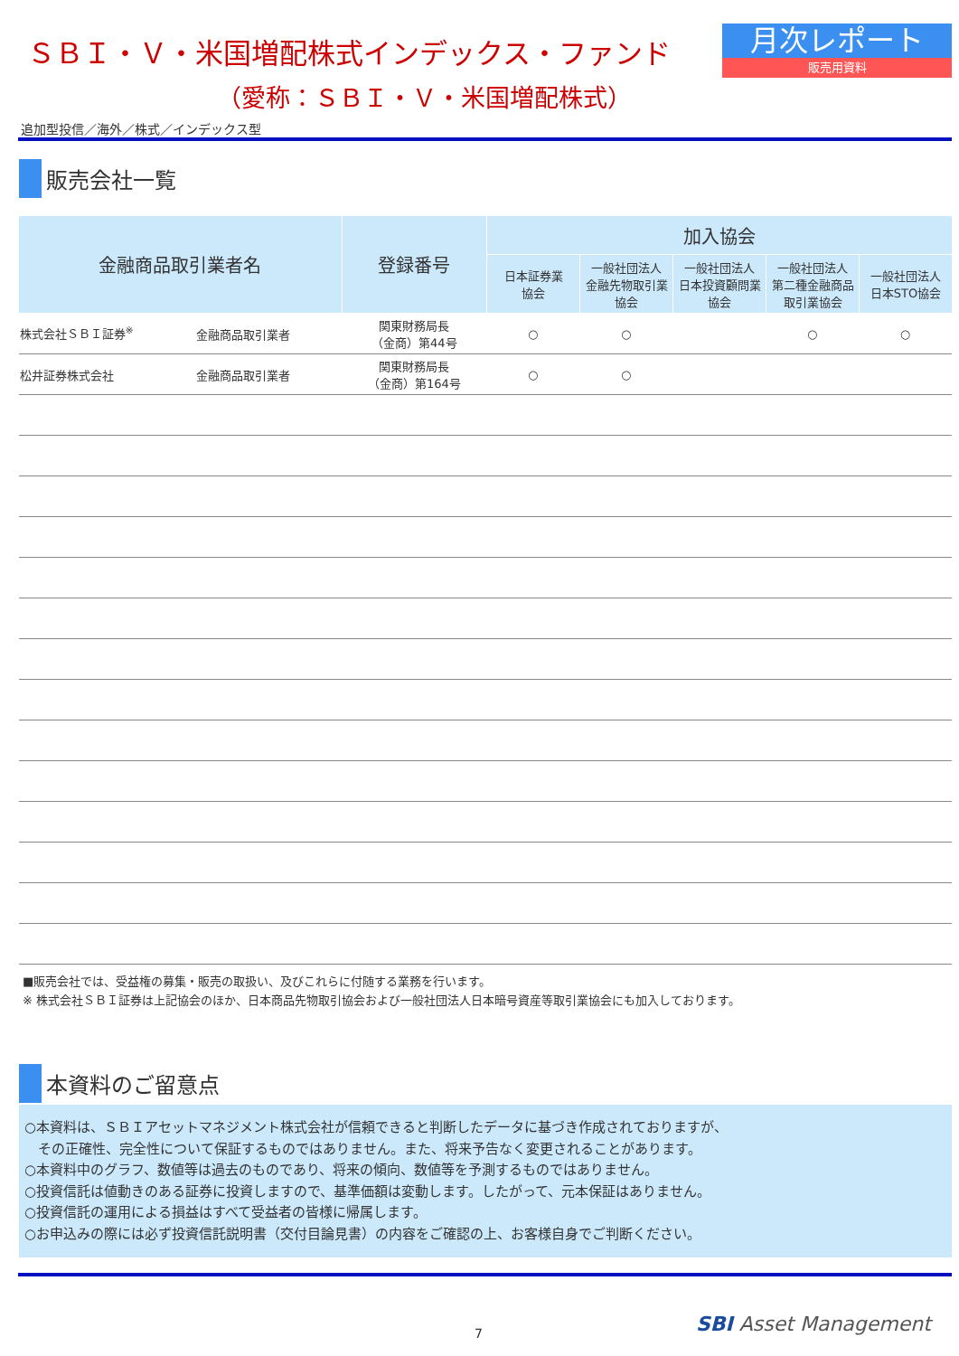ＳＢＩ・Ｖ・米国増配株式インデックス・ファンド
（愛称：ＳＢＩ・Ｖ・米国増配株式）
月次レポート
販売用資料
追加型投信／海外／株式／インデックス型
販売会社一覧
| 金融商品取引業者名 | | 登録番号 | 加入協会 | | | | |
| --- | --- | --- | --- | --- | --- | --- | --- |
| | | | 日本証券業 協会 | 一般社団法人 金融先物取引業 協会 | 一般社団法人 日本投資顧問業 協会 | 一般社団法人 第二種金融商品 取引業協会 | 一般社団法人 日本STO協会 |
| 株式会社ＳＢＩ証券<sup>※</sup> | 金融商品取引業者 | 関東財務局長 （金商）第44号 | ○ | ○ | | ○ | ○ |
| 松井証券株式会社 | 金融商品取引業者 | 関東財務局長 （金商）第164号 | ○ | ○ | | | |
■販売会社では、受益権の募集・販売の取扱い、及びこれらに付随する業務を行います。
※ 株式会社ＳＢＩ証券は上記協会のほか、日本商品先物取引協会および一般社団法人日本暗号資産等取引業協会にも加入しております。
本資料のご留意点
○本資料は、ＳＢＩアセットマネジメント株式会社が信頼できると判断したデータに基づき作成されておりますが、
　その正確性、完全性について保証するものではありません。また、将来予告なく変更されることがあります。
○本資料中のグラフ、数値等は過去のものであり、将来の傾向、数値等を予測するものではありません。
○投資信託は値動きのある証券に投資しますので、基準価額は変動します。したがって、元本保証はありません。
○投資信託の運用による損益はすべて受益者の皆様に帰属します。
○お申込みの際には必ず投資信託説明書（交付目論見書）の内容をご確認の上、お客様自身でご判断ください。
7 SBI Asset Management